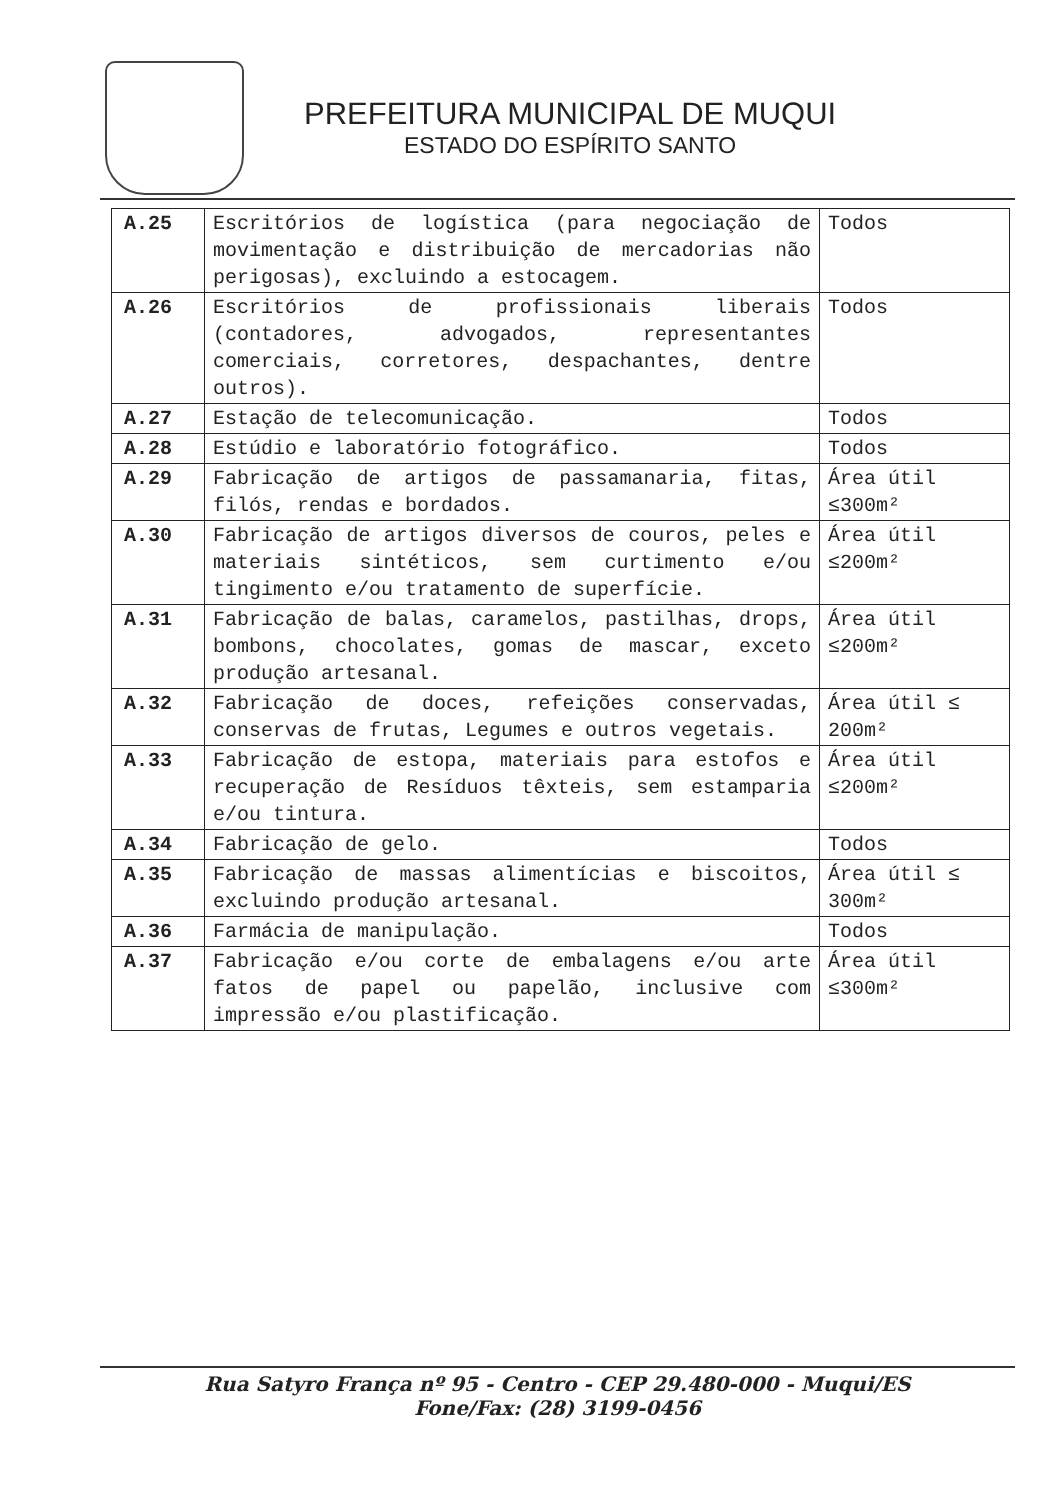PREFEITURA MUNICIPAL DE MUQUI
ESTADO DO ESPÍRITO SANTO
| A.25 | Escritórios de logística (para negociação de movimentação e distribuição de mercadorias não perigosas), excluindo a estocagem. | Todos |
| A.26 | Escritórios de profissionais liberais (contadores, advogados, representantes comerciais, corretores, despachantes, dentre outros). | Todos |
| A.27 | Estação de telecomunicação. | Todos |
| A.28 | Estúdio e laboratório fotográfico. | Todos |
| A.29 | Fabricação de artigos de passamanaria, fitas, filós, rendas e bordados. | Área útil ≤300m² |
| A.30 | Fabricação de artigos diversos de couros, peles e materiais sintéticos, sem curtimento e/ou tingimento e/ou tratamento de superfície. | Área útil ≤200m² |
| A.31 | Fabricação de balas, caramelos, pastilhas, drops, bombons, chocolates, gomas de mascar, exceto produção artesanal. | Área útil ≤200m² |
| A.32 | Fabricação de doces, refeições conservadas, conservas de frutas, Legumes e outros vegetais. | Área útil ≤ 200m² |
| A.33 | Fabricação de estopa, materiais para estofos e recuperação de Resíduos têxteis, sem estamparia e/ou tintura. | Área útil ≤200m² |
| A.34 | Fabricação de gelo. | Todos |
| A.35 | Fabricação de massas alimentícias e biscoitos, excluindo produção artesanal. | Área útil ≤ 300m² |
| A.36 | Farmácia de manipulação. | Todos |
| A.37 | Fabricação e/ou corte de embalagens e/ou arte fatos de papel ou papelão, inclusive com impressão e/ou plastificação. | Área útil ≤300m² |
Rua Satyro França nº 95 - Centro - CEP 29.480-000 - Muqui/ES
Fone/Fax: (28) 3199-0456